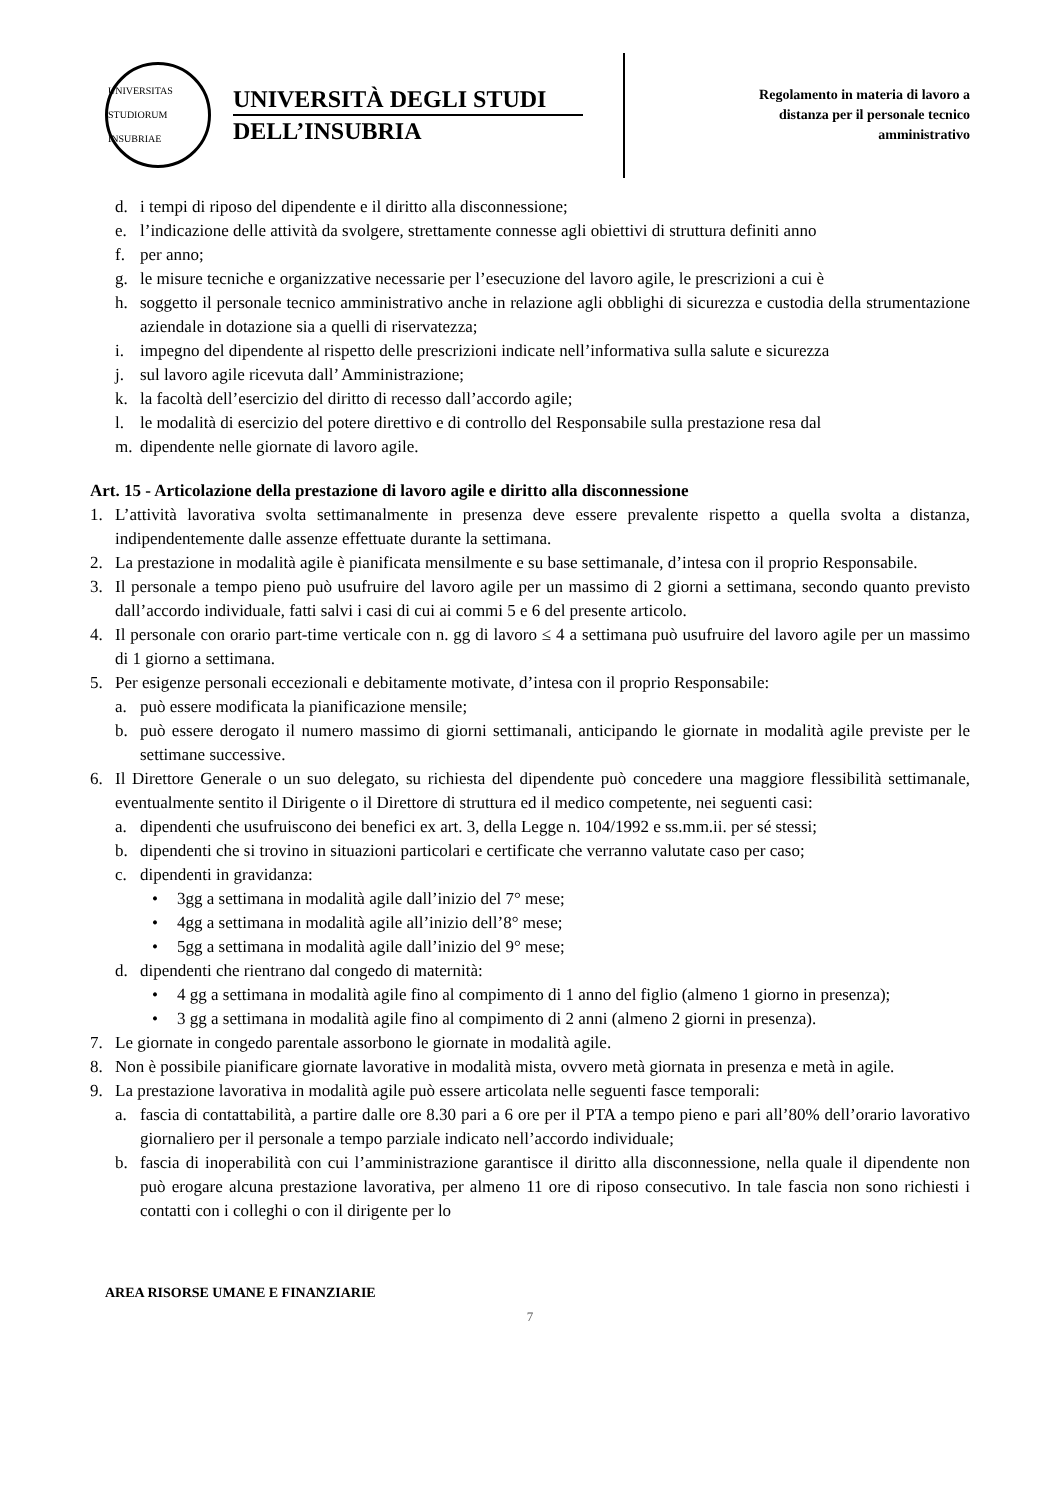UNIVERSITAS STUDIORUM INSUBRIAE
UNIVERSITÀ DEGLI STUDI
DELL’INSUBRIA
Regolamento in materia di lavoro a
distanza per il personale tecnico
amministrativo
d. i tempi di riposo del dipendente e il diritto alla disconnessione;
e. l’indicazione delle attività da svolgere, strettamente connesse agli obiettivi di struttura definiti anno
f. per anno;
g. le misure tecniche e organizzative necessarie per l’esecuzione del lavoro agile, le prescrizioni a cui è
h. soggetto il personale tecnico amministrativo anche in relazione agli obblighi di sicurezza e custodia della strumentazione aziendale in dotazione sia a quelli di riservatezza;
i. impegno del dipendente al rispetto delle prescrizioni indicate nell’informativa sulla salute e sicurezza
j. sul lavoro agile ricevuta dall’ Amministrazione;
k. la facoltà dell’esercizio del diritto di recesso dall’accordo agile;
l. le modalità di esercizio del potere direttivo e di controllo del Responsabile sulla prestazione resa dal
m. dipendente nelle giornate di lavoro agile.
Art. 15 - Articolazione della prestazione di lavoro agile e diritto alla disconnessione
1. L’attività lavorativa svolta settimanalmente in presenza deve essere prevalente rispetto a quella svolta a distanza, indipendentemente dalle assenze effettuate durante la settimana.
2. La prestazione in modalità agile è pianificata mensilmente e su base settimanale, d’intesa con il proprio Responsabile.
3. Il personale a tempo pieno può usufruire del lavoro agile per un massimo di 2 giorni a settimana, secondo quanto previsto dall’accordo individuale, fatti salvi i casi di cui ai commi 5 e 6 del presente articolo.
4. Il personale con orario part-time verticale con n. gg di lavoro ≤ 4 a settimana può usufruire del lavoro agile per un massimo di 1 giorno a settimana.
5. Per esigenze personali eccezionali e debitamente motivate, d’intesa con il proprio Responsabile:
a. può essere modificata la pianificazione mensile;
b. può essere derogato il numero massimo di giorni settimanali, anticipando le giornate in modalità agile previste per le settimane successive.
6. Il Direttore Generale o un suo delegato, su richiesta del dipendente può concedere una maggiore flessibilità settimanale, eventualmente sentito il Dirigente o il Direttore di struttura ed il medico competente, nei seguenti casi:
a. dipendenti che usufruiscono dei benefici ex art. 3, della Legge n. 104/1992 e ss.mm.ii. per sé stessi;
b. dipendenti che si trovino in situazioni particolari e certificate che verranno valutate caso per caso;
c. dipendenti in gravidanza:
• 3gg a settimana in modalità agile dall’inizio del 7° mese;
• 4gg a settimana in modalità agile all’inizio dell’8° mese;
• 5gg a settimana in modalità agile dall’inizio del 9° mese;
d. dipendenti che rientrano dal congedo di maternità:
• 4 gg a settimana in modalità agile fino al compimento di 1 anno del figlio (almeno 1 giorno in presenza);
• 3 gg a settimana in modalità agile fino al compimento di 2 anni (almeno 2 giorni in presenza).
7. Le giornate in congedo parentale assorbono le giornate in modalità agile.
8. Non è possibile pianificare giornate lavorative in modalità mista, ovvero metà giornata in presenza e metà in agile.
9. La prestazione lavorativa in modalità agile può essere articolata nelle seguenti fasce temporali:
a. fascia di contattabilità, a partire dalle ore 8.30 pari a 6 ore per il PTA a tempo pieno e pari all’80% dell’orario lavorativo giornaliero per il personale a tempo parziale indicato nell’accordo individuale;
b. fascia di inoperabilità con cui l’amministrazione garantisce il diritto alla disconnessione, nella quale il dipendente non può erogare alcuna prestazione lavorativa, per almeno 11 ore di riposo consecutivo. In tale fascia non sono richiesti i contatti con i colleghi o con il dirigente per lo
AREA RISORSE UMANE E FINANZIARIE
7